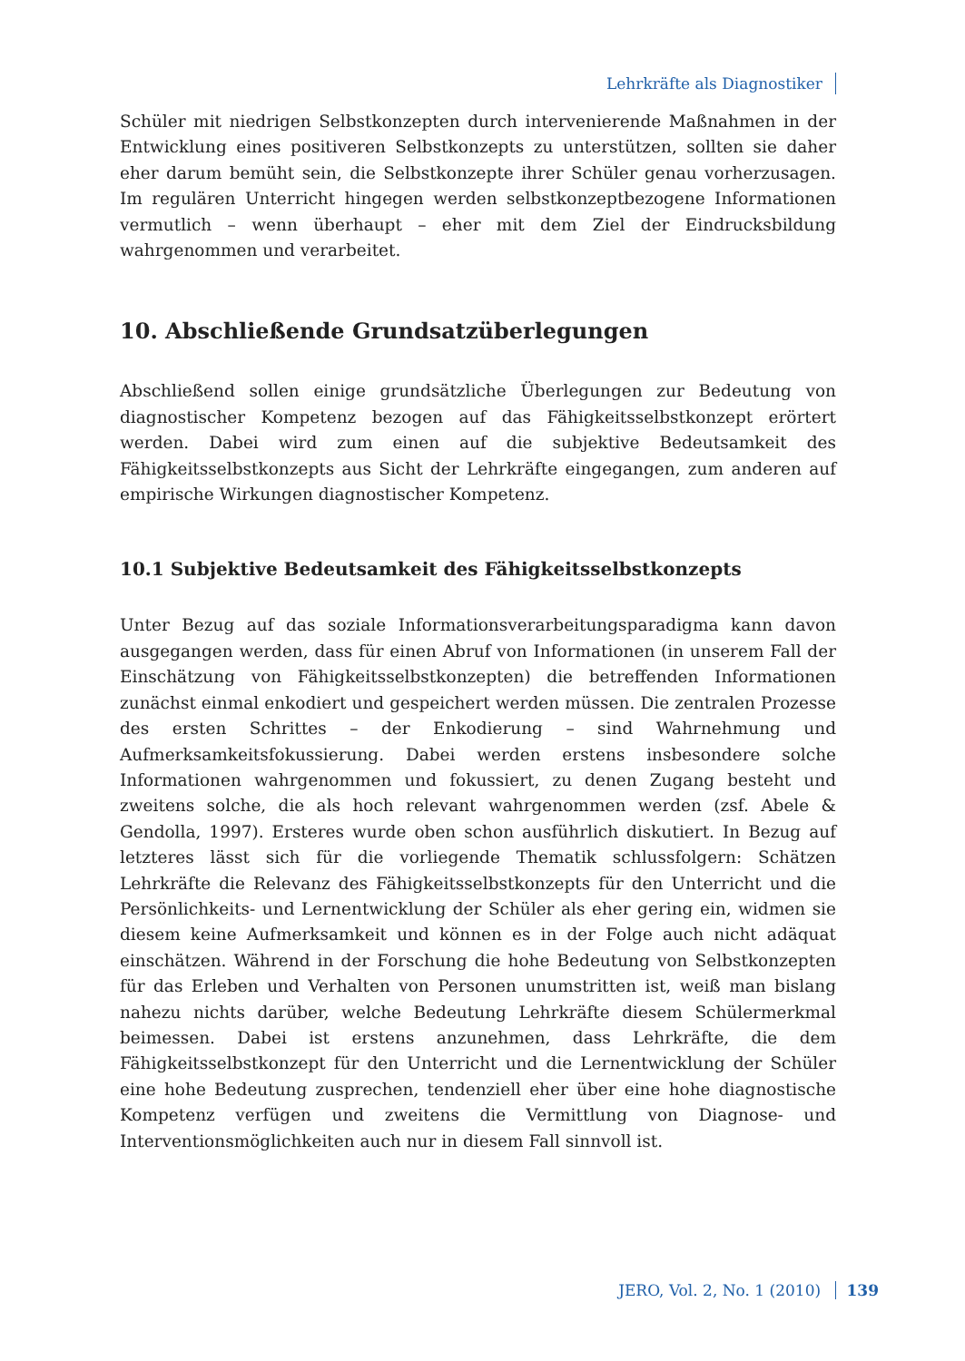Lehrkräfte als Diagnostiker
Schüler mit niedrigen Selbstkonzepten durch intervenierende Maßnahmen in der Entwicklung eines positiveren Selbstkonzepts zu unterstützen, sollten sie daher eher darum bemüht sein, die Selbstkonzepte ihrer Schüler genau vorherzusagen. Im regulären Unterricht hingegen werden selbstkonzeptbezogene Informationen vermutlich – wenn überhaupt – eher mit dem Ziel der Eindrucksbildung wahrgenommen und verarbeitet.
10. Abschließende Grundsatzüberlegungen
Abschließend sollen einige grundsätzliche Überlegungen zur Bedeutung von diagnostischer Kompetenz bezogen auf das Fähigkeitsselbstkonzept erörtert werden. Dabei wird zum einen auf die subjektive Bedeutsamkeit des Fähigkeitsselbstkonzepts aus Sicht der Lehrkräfte eingegangen, zum anderen auf empirische Wirkungen diagnostischer Kompetenz.
10.1 Subjektive Bedeutsamkeit des Fähigkeitsselbstkonzepts
Unter Bezug auf das soziale Informationsverarbeitungsparadigma kann davon ausgegangen werden, dass für einen Abruf von Informationen (in unserem Fall der Einschätzung von Fähigkeitsselbstkonzepten) die betreffenden Informationen zunächst einmal enkodiert und gespeichert werden müssen. Die zentralen Prozesse des ersten Schrittes – der Enkodierung – sind Wahrnehmung und Aufmerksamkeitsfokussierung. Dabei werden erstens insbesondere solche Informationen wahrgenommen und fokussiert, zu denen Zugang besteht und zweitens solche, die als hoch relevant wahrgenommen werden (zsf. Abele & Gendolla, 1997). Ersteres wurde oben schon ausführlich diskutiert. In Bezug auf letzteres lässt sich für die vorliegende Thematik schlussfolgern: Schätzen Lehrkräfte die Relevanz des Fähigkeitsselbstkonzepts für den Unterricht und die Persönlichkeits- und Lernentwicklung der Schüler als eher gering ein, widmen sie diesem keine Aufmerksamkeit und können es in der Folge auch nicht adäquat einschätzen. Während in der Forschung die hohe Bedeutung von Selbstkonzepten für das Erleben und Verhalten von Personen unumstritten ist, weiß man bislang nahezu nichts darüber, welche Bedeutung Lehrkräfte diesem Schülermerkmal beimessen. Dabei ist erstens anzunehmen, dass Lehrkräfte, die dem Fähigkeitsselbstkonzept für den Unterricht und die Lernentwicklung der Schüler eine hohe Bedeutung zusprechen, tendenziell eher über eine hohe diagnostische Kompetenz verfügen und zweitens die Vermittlung von Diagnose- und Interventionsmöglichkeiten auch nur in diesem Fall sinnvoll ist.
JERO, Vol. 2, No. 1 (2010) 139